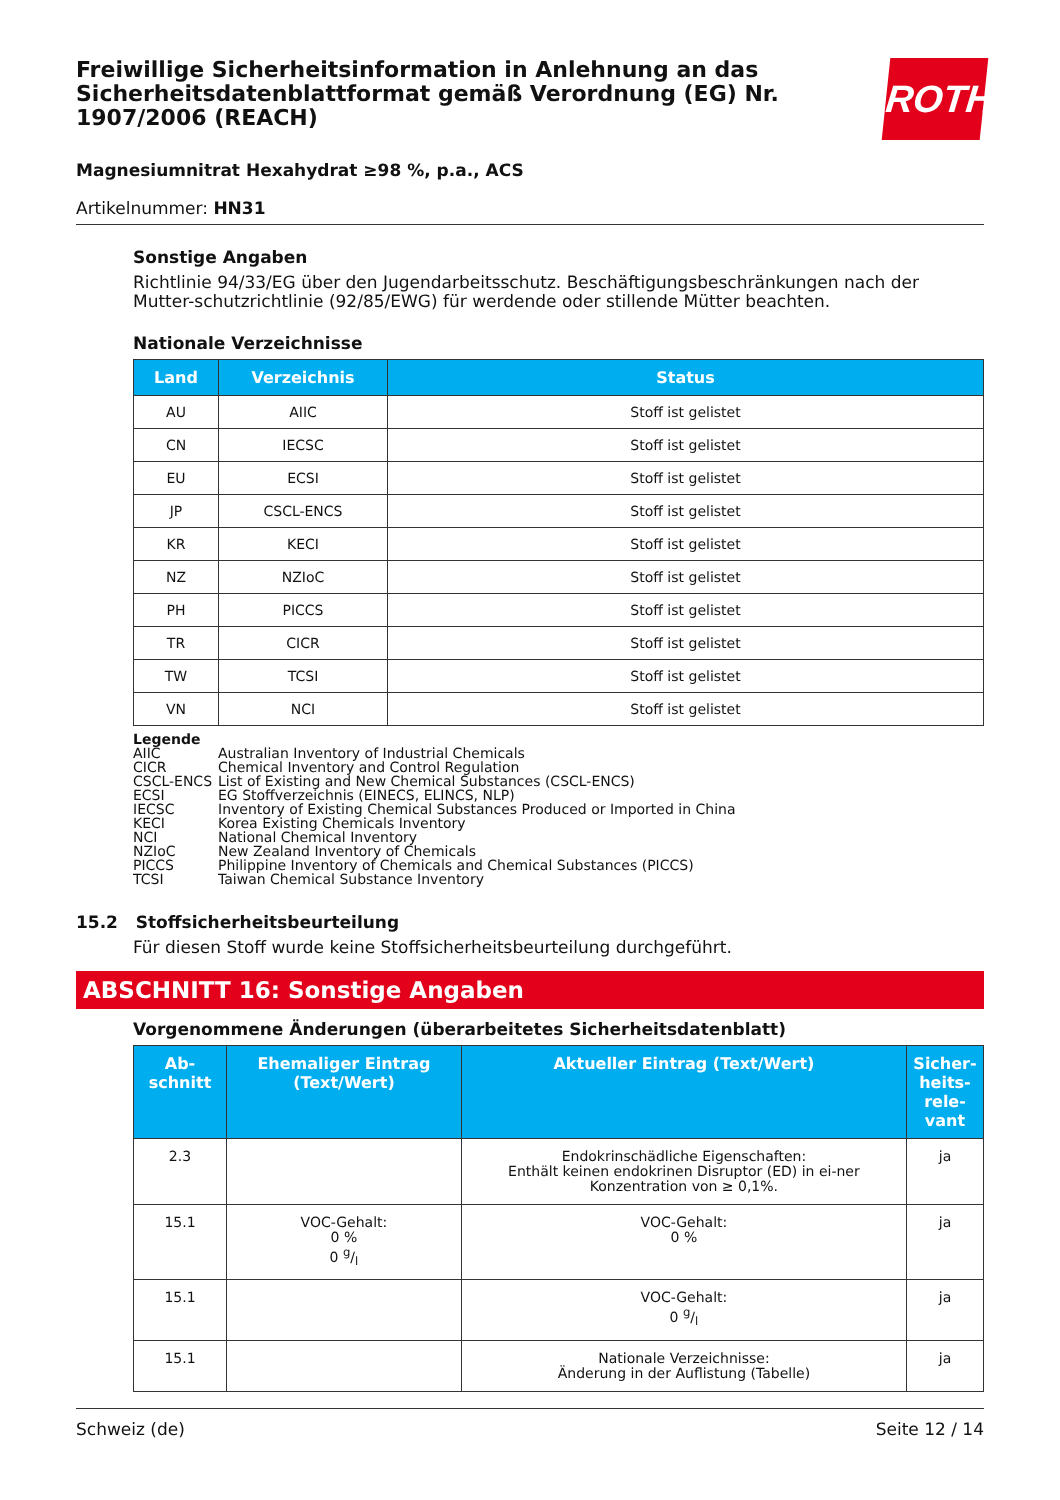ROTH
Freiwillige Sicherheitsinformation in Anlehnung an das Sicherheitsdatenblattformat gemäß Verordnung (EG) Nr. 1907/2006 (REACH)
Magnesiumnitrat Hexahydrat ≥98 %, p.a., ACS
Artikelnummer: HN31
Sonstige Angaben
Richtlinie 94/33/EG über den Jugendarbeitsschutz. Beschäftigungsbeschränkungen nach der Mutter-schutzrichtlinie (92/85/EWG) für werdende oder stillende Mütter beachten.
Nationale Verzeichnisse
| Land | Verzeichnis | Status |
| --- | --- | --- |
| AU | AIIC | Stoff ist gelistet |
| CN | IECSC | Stoff ist gelistet |
| EU | ECSI | Stoff ist gelistet |
| JP | CSCL-ENCS | Stoff ist gelistet |
| KR | KECI | Stoff ist gelistet |
| NZ | NZIoC | Stoff ist gelistet |
| PH | PICCS | Stoff ist gelistet |
| TR | CICR | Stoff ist gelistet |
| TW | TCSI | Stoff ist gelistet |
| VN | NCI | Stoff ist gelistet |
Legende
AIIC Australian Inventory of Industrial Chemicals
CICR Chemical Inventory and Control Regulation
CSCL-ENCS List of Existing and New Chemical Substances (CSCL-ENCS)
ECSI EG Stoffverzeichnis (EINECS, ELINCS, NLP)
IECSC Inventory of Existing Chemical Substances Produced or Imported in China
KECI Korea Existing Chemicals Inventory
NCI National Chemical Inventory
NZIoC New Zealand Inventory of Chemicals
PICCS Philippine Inventory of Chemicals and Chemical Substances (PICCS)
TCSI Taiwan Chemical Substance Inventory
15.2 Stoffsicherheitsbeurteilung
Für diesen Stoff wurde keine Stoffsicherheitsbeurteilung durchgeführt.
ABSCHNITT 16: Sonstige Angaben
Vorgenommene Änderungen (überarbeitetes Sicherheitsdatenblatt)
| Ab- schnitt | Ehemaliger Eintrag (Text/Wert) | Aktueller Eintrag (Text/Wert) | Sicher- heits- rele- vant |
| --- | --- | --- | --- |
| 2.3 | | Endokrinschädliche Eigenschaften: Enthält keinen endokrinen Disruptor (ED) in ei-ner Konzentration von ≥ 0,1%. | ja |
| 15.1 | VOC-Gehalt: 0 % 0 g/l | VOC-Gehalt: 0 % | ja |
| 15.1 | | VOC-Gehalt: 0 g/l | ja |
| 15.1 | | Nationale Verzeichnisse: Änderung in der Auflistung (Tabelle) | ja |
Schweiz (de) Seite 12 / 14